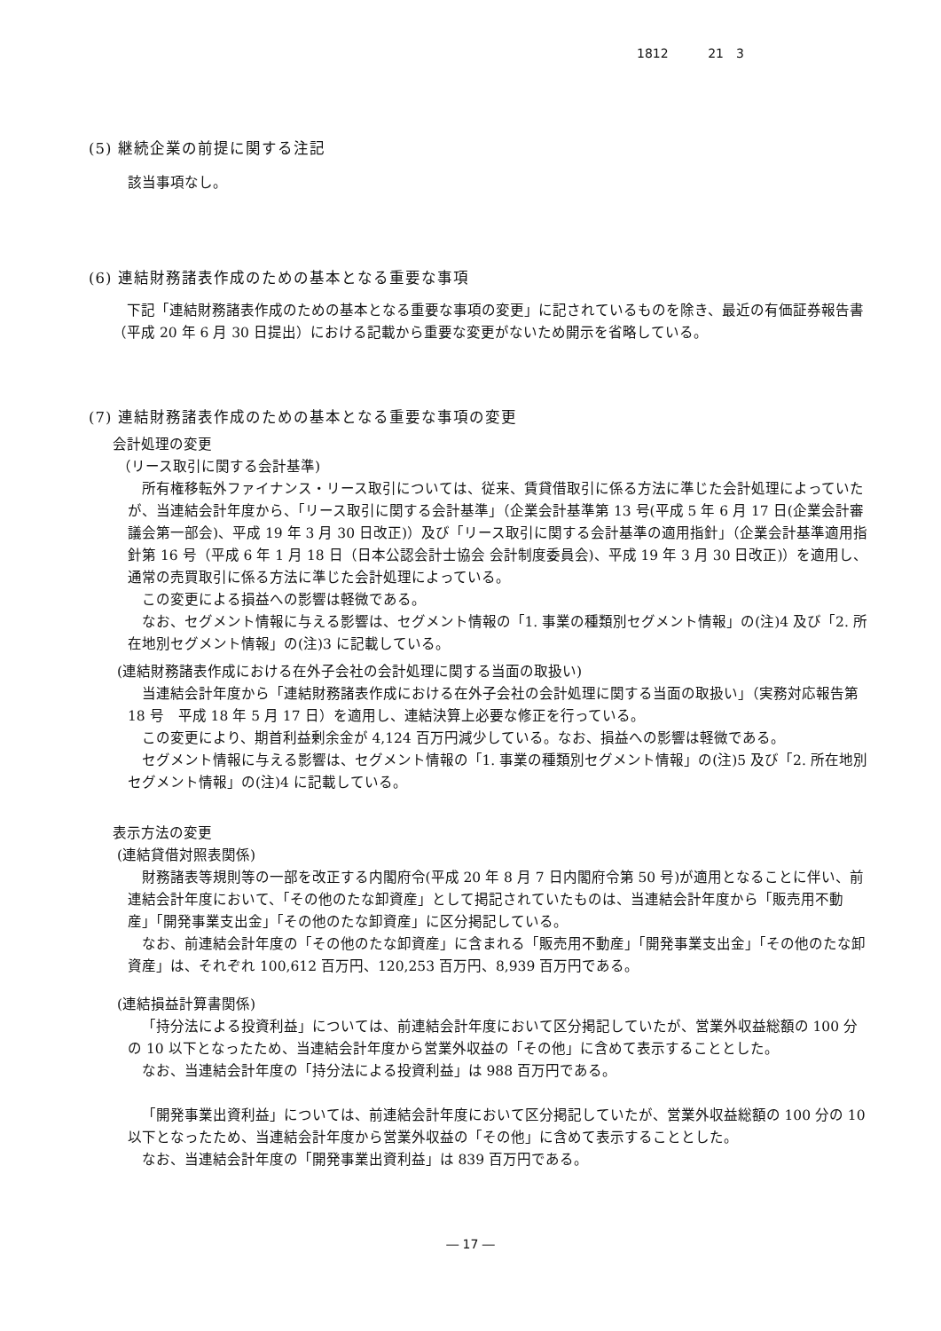1812 21　3
(5) 継続企業の前提に関する注記
該当事項なし。
(6) 連結財務諸表作成のための基本となる重要な事項
下記「連結財務諸表作成のための基本となる重要な事項の変更」に記されているものを除き、最近の有価証券報告書（平成 20 年 6 月 30 日提出）における記載から重要な変更がないため開示を省略している。
(7) 連結財務諸表作成のための基本となる重要な事項の変更
会計処理の変更
（リース取引に関する会計基準)
所有権移転外ファイナンス・リース取引については、従来、賃貸借取引に係る方法に準じた会計処理によっていたが、当連結会計年度から、「リース取引に関する会計基準」（企業会計基準第 13 号(平成 5 年 6 月 17 日(企業会計審議会第一部会)、平成 19 年 3 月 30 日改正)）及び「リース取引に関する会計基準の適用指針」（企業会計基準適用指針第 16 号（平成 6 年 1 月 18 日（日本公認会計士協会 会計制度委員会)、平成 19 年 3 月 30 日改正)）を適用し、通常の売買取引に係る方法に準じた会計処理によっている。
この変更による損益への影響は軽微である。
なお、セグメント情報に与える影響は、セグメント情報の「1. 事業の種類別セグメント情報」の(注)4 及び「2. 所在地別セグメント情報」の(注)3 に記載している。
(連結財務諸表作成における在外子会社の会計処理に関する当面の取扱い)
当連結会計年度から「連結財務諸表作成における在外子会社の会計処理に関する当面の取扱い」（実務対応報告第 18 号　平成 18 年 5 月 17 日）を適用し、連結決算上必要な修正を行っている。
この変更により、期首利益剰余金が 4,124 百万円減少している。なお、損益への影響は軽微である。
セグメント情報に与える影響は、セグメント情報の「1. 事業の種類別セグメント情報」の(注)5 及び「2. 所在地別セグメント情報」の(注)4 に記載している。
表示方法の変更
(連結貸借対照表関係)
財務諸表等規則等の一部を改正する内閣府令(平成 20 年 8 月 7 日内閣府令第 50 号)が適用となることに伴い、前連結会計年度において、「その他のたな卸資産」として掲記されていたものは、当連結会計年度から「販売用不動産」「開発事業支出金」「その他のたな卸資産」に区分掲記している。
なお、前連結会計年度の「その他のたな卸資産」に含まれる「販売用不動産」「開発事業支出金」「その他のたな卸資産」は、それぞれ 100,612 百万円、120,253 百万円、8,939 百万円である。
(連結損益計算書関係)
「持分法による投資利益」については、前連結会計年度において区分掲記していたが、営業外収益総額の 100 分の 10 以下となったため、当連結会計年度から営業外収益の「その他」に含めて表示することとした。
なお、当連結会計年度の「持分法による投資利益」は 988 百万円である。
「開発事業出資利益」については、前連結会計年度において区分掲記していたが、営業外収益総額の 100 分の 10 以下となったため、当連結会計年度から営業外収益の「その他」に含めて表示することとした。
なお、当連結会計年度の「開発事業出資利益」は 839 百万円である。
― 17 ―